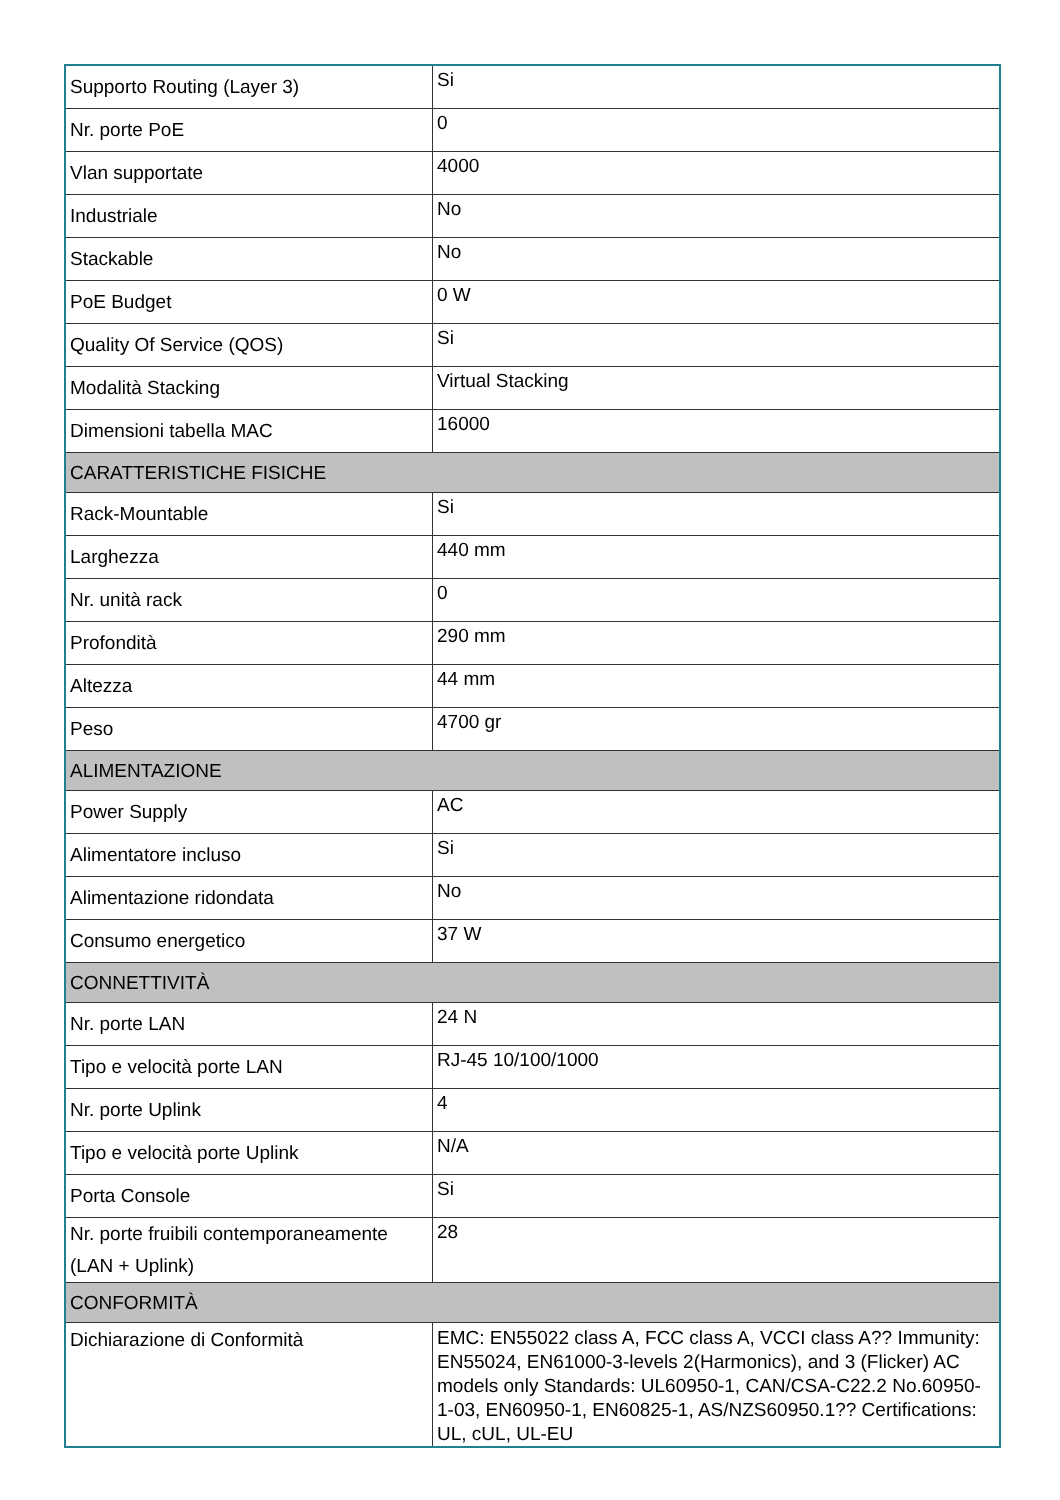| Supporto Routing (Layer 3) | Si |
| Nr. porte PoE | 0 |
| Vlan supportate | 4000 |
| Industriale | No |
| Stackable | No |
| PoE Budget | 0 W |
| Quality Of Service (QOS) | Si |
| Modalità Stacking | Virtual Stacking |
| Dimensioni tabella MAC | 16000 |
| CARATTERISTICHE FISICHE | |
| Rack-Mountable | Si |
| Larghezza | 440 mm |
| Nr. unità rack | 0 |
| Profondità | 290 mm |
| Altezza | 44 mm |
| Peso | 4700 gr |
| ALIMENTAZIONE | |
| Power Supply | AC |
| Alimentatore incluso | Si |
| Alimentazione ridondata | No |
| Consumo energetico | 37 W |
| CONNETTIVITÀ | |
| Nr. porte LAN | 24 N |
| Tipo e velocità porte LAN | RJ-45 10/100/1000 |
| Nr. porte Uplink | 4 |
| Tipo e velocità porte Uplink | N/A |
| Porta Console | Si |
| Nr. porte fruibili contemporaneamente (LAN + Uplink) | 28 |
| CONFORMITÀ | |
| Dichiarazione di Conformità | EMC: EN55022 class A, FCC class A, VCCI class A?? Immunity: EN55024, EN61000-3-levels 2(Harmonics), and 3 (Flicker) AC models only Standards: UL60950-1, CAN/CSA-C22.2 No.60950-1-03, EN60950-1, EN60825-1, AS/NZS60950.1?? Certifications: UL, cUL, UL-EU |